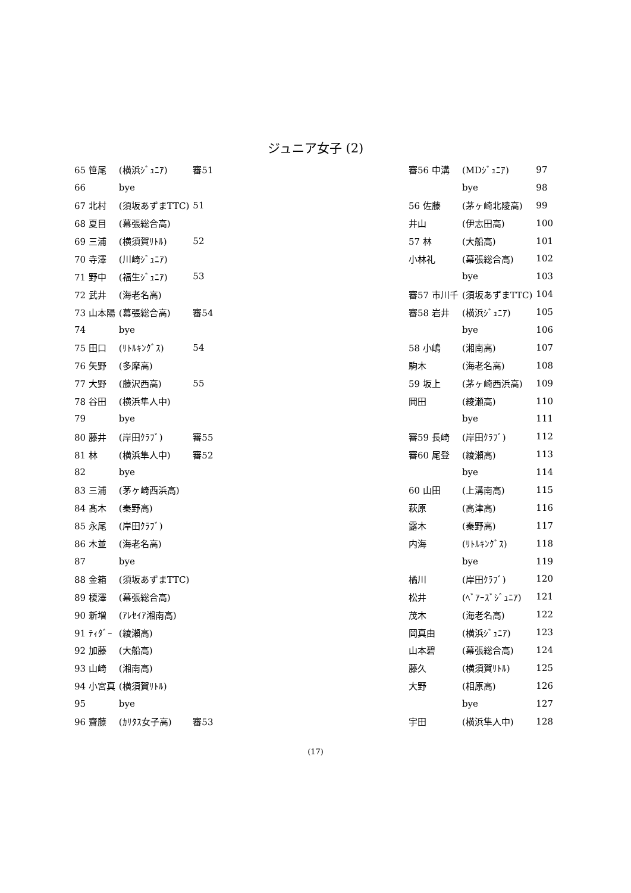ジュニア女子 (2)
| 65 笹尾 | (横浜ｼﾞｭﾆｱ) | 審51 |
| 66 | bye | |
| 67 北村 | (須坂あずまTTC) | 51 |
| 68 夏目 | (幕張総合高) | |
| 69 三浦 | (横須賀ﾘﾄﾙ) | 52 |
| 70 寺澤 | (川崎ｼﾞｭﾆｱ) | |
| 71 野中 | (福生ｼﾞｭﾆｱ) | 53 |
| 72 武井 | (海老名高) | |
| 73 山本陽 | (幕張総合高) | 審54 |
| 74 | bye | |
| 75 田口 | (ﾘﾄﾙｷﾝｸﾞｽ) | 54 |
| 76 矢野 | (多摩高) | |
| 77 大野 | (藤沢西高) | 55 |
| 78 谷田 | (横浜隼人中) | |
| 79 | bye | |
| 80 藤井 | (岸田ｸﾗﾌﾞ) | 審55 |
| 81 林 | (横浜隼人中) | 審52 |
| 82 | bye | |
| 83 三浦 | (茅ヶ崎西浜高) | |
| 84 髙木 | (秦野高) | |
| 85 永尾 | (岸田ｸﾗﾌﾞ) | |
| 86 木並 | (海老名高) | |
| 87 | bye | |
| 88 金箱 | (須坂あずまTTC) | |
| 89 榎澤 | (幕張総合高) | |
| 90 新増 | (ｱﾚｾｲｱ湘南高) | |
| 91 ﾃｨﾀﾞｰ | (綾瀬高) | |
| 92 加藤 | (大船高) | |
| 93 山崎 | (湘南高) | |
| 94 小宮真 | (横須賀ﾘﾄﾙ) | |
| 95 | bye | |
| 96 齋藤 | (ｶﾘﾀｽ女子高) | 審53 |
| 審56 中溝 | (MDｼﾞｭﾆｱ) | 97 |
| | bye | 98 |
| 56 佐藤 | (茅ヶ崎北陵高) | 99 |
| 井山 | (伊志田高) | 100 |
| 57 林 | (大船高) | 101 |
| 小林礼 | (幕張総合高) | 102 |
| | bye | 103 |
| 審57 市川千 | (須坂あずまTTC) | 104 |
| 審58 岩井 | (横浜ｼﾞｭﾆｱ) | 105 |
| | bye | 106 |
| 58 小嶋 | (湘南高) | 107 |
| 駒木 | (海老名高) | 108 |
| 59 坂上 | (茅ヶ崎西浜高) | 109 |
| 岡田 | (綾瀬高) | 110 |
| | bye | 111 |
| 審59 長崎 | (岸田ｸﾗﾌﾞ) | 112 |
| 審60 尾登 | (綾瀬高) | 113 |
| | bye | 114 |
| 60 山田 | (上溝南高) | 115 |
| 萩原 | (高津高) | 116 |
| 露木 | (秦野高) | 117 |
| 内海 | (ﾘﾄﾙｷﾝｸﾞｽ) | 118 |
| | bye | 119 |
| 橘川 | (岸田ｸﾗﾌﾞ) | 120 |
| 松井 | (ﾍﾞｱｰｽﾞｼﾞｭﾆｱ) | 121 |
| 茂木 | (海老名高) | 122 |
| 岡真由 | (横浜ｼﾞｭﾆｱ) | 123 |
| 山本碧 | (幕張総合高) | 124 |
| 藤久 | (横須賀ﾘﾄﾙ) | 125 |
| 大野 | (相原高) | 126 |
| | bye | 127 |
| 宇田 | (横浜隼人中) | 128 |
(17)